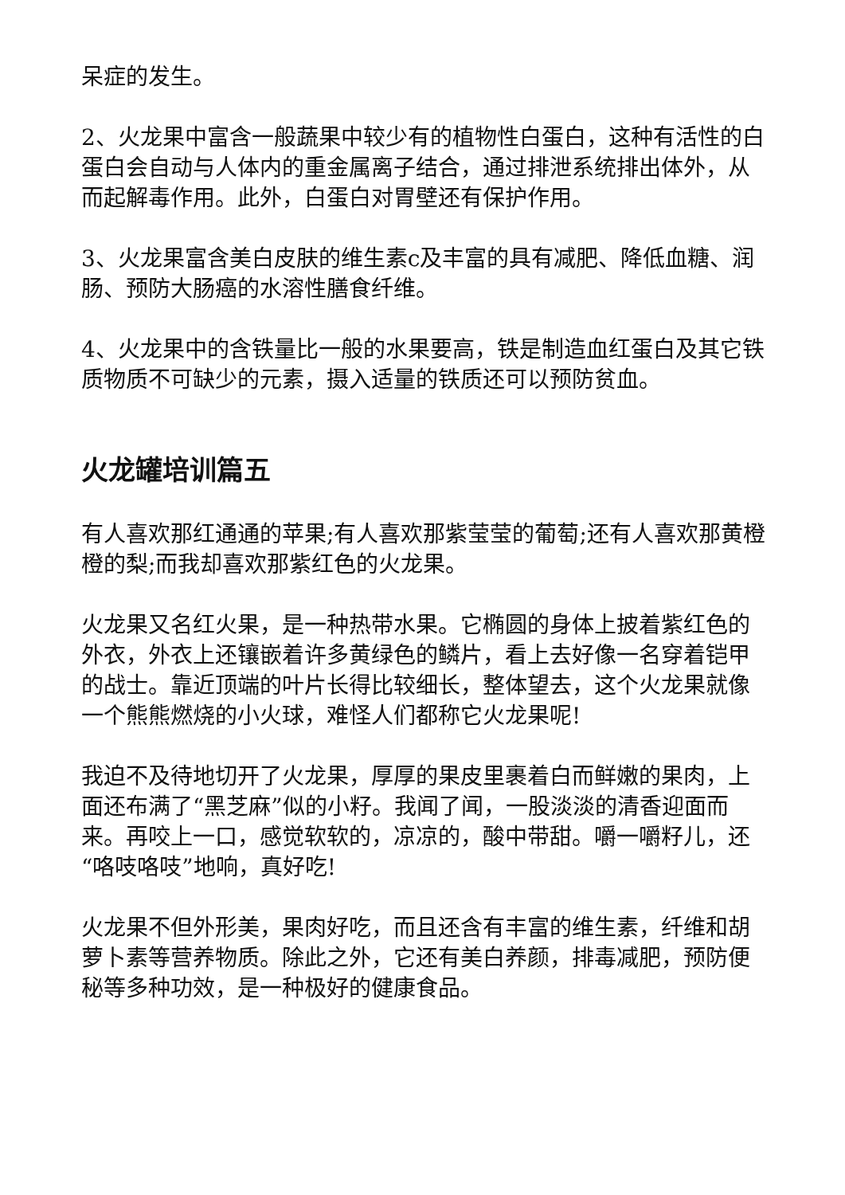呆症的发生。
2、火龙果中富含一般蔬果中较少有的植物性白蛋白，这种有活性的白蛋白会自动与人体内的重金属离子结合，通过排泄系统排出体外，从而起解毒作用。此外，白蛋白对胃壁还有保护作用。
3、火龙果富含美白皮肤的维生素c及丰富的具有减肥、降低血糖、润肠、预防大肠癌的水溶性膳食纤维。
4、火龙果中的含铁量比一般的水果要高，铁是制造血红蛋白及其它铁质物质不可缺少的元素，摄入适量的铁质还可以预防贫血。
火龙罐培训篇五
有人喜欢那红通通的苹果;有人喜欢那紫莹莹的葡萄;还有人喜欢那黄橙橙的梨;而我却喜欢那紫红色的火龙果。
火龙果又名红火果，是一种热带水果。它椭圆的身体上披着紫红色的外衣，外衣上还镶嵌着许多黄绿色的鳞片，看上去好像一名穿着铠甲的战士。靠近顶端的叶片长得比较细长，整体望去，这个火龙果就像一个熊熊燃烧的小火球，难怪人们都称它火龙果呢!
我迫不及待地切开了火龙果，厚厚的果皮里裹着白而鲜嫩的果肉，上面还布满了“黑芝麻”似的小籽。我闻了闻，一股淡淡的清香迎面而来。再咬上一口，感觉软软的，凉凉的，酸中带甜。嚼一嚼籽儿，还“咯吱咯吱”地响，真好吃!
火龙果不但外形美，果肉好吃，而且还含有丰富的维生素，纤维和胡萝卜素等营养物质。除此之外，它还有美白养颜，排毒减肥，预防便秘等多种功效，是一种极好的健康食品。